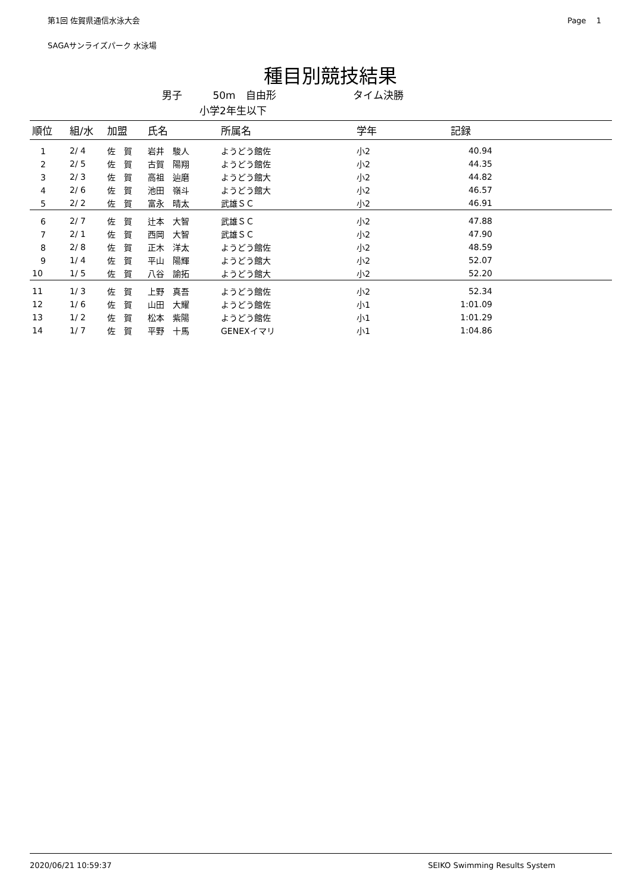第1回 佐賀県通信水泳大会 Page　 1
SAGAサンライズパーク 水泳場
種目別競技結果
男子 50m　自由形 タイム決勝
小学2年生以下
| 順位 | 組/水 | 加盟 | 氏名 | 所属名 | 学年 | 記録 | |
| --- | --- | --- | --- | --- | --- | --- | --- |
| 1 | 2/ 4 | 佐 賀 | 岩井 駿人 | ようどう館佐 | 小2 | 40.94 | |
| 2 | 2/ 5 | 佐 賀 | 古賀 陽翔 | ようどう館佐 | 小2 | 44.35 | |
| 3 | 2/ 3 | 佐 賀 | 高祖 辿磨 | ようどう館大 | 小2 | 44.82 | |
| 4 | 2/ 6 | 佐 賀 | 池田 嶺斗 | ようどう館大 | 小2 | 46.57 | |
| 5 | 2/ 2 | 佐 賀 | 富永 晴太 | 武雄ＳＣ | 小2 | 46.91 | |
| 6 | 2/ 7 | 佐 賀 | 辻本 大智 | 武雄ＳＣ | 小2 | 47.88 | |
| 7 | 2/ 1 | 佐 賀 | 西岡 大智 | 武雄ＳＣ | 小2 | 47.90 | |
| 8 | 2/ 8 | 佐 賀 | 正木 洋太 | ようどう館佐 | 小2 | 48.59 | |
| 9 | 1/ 4 | 佐 賀 | 平山 陽輝 | ようどう館大 | 小2 | 52.07 | |
| 10 | 1/ 5 | 佐 賀 | 八谷 諭拓 | ようどう館大 | 小2 | 52.20 | |
| 11 | 1/ 3 | 佐 賀 | 上野 真吾 | ようどう館佐 | 小2 | 52.34 | |
| 12 | 1/ 6 | 佐 賀 | 山田 大耀 | ようどう館佐 | 小1 | 1:01.09 | |
| 13 | 1/ 2 | 佐 賀 | 松本 紫陽 | ようどう館佐 | 小1 | 1:01.29 | |
| 14 | 1/ 7 | 佐 賀 | 平野 十馬 | GENEXイマリ | 小1 | 1:04.86 | |
2020/06/21 10:59:37 SEIKO Swimming Results System